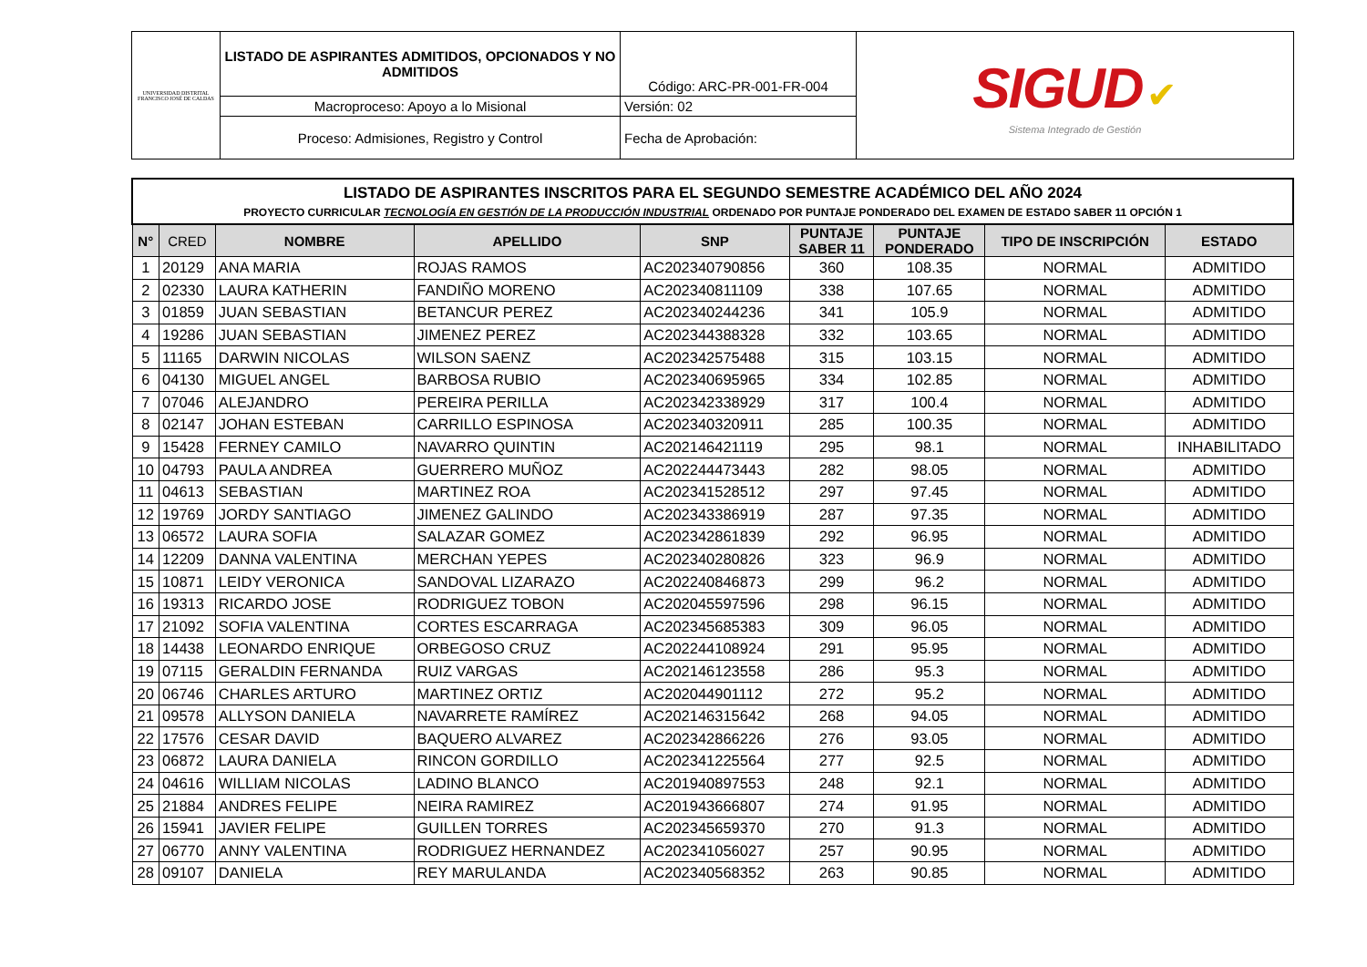| UNIVERSIDAD DISTRITAL FRANCISCO JOSÉ DE CALDAS | LISTADO DE ASPIRANTES ADMITIDOS, OPCIONADOS Y NO ADMITIDOS | Código: ARC-PR-001-FR-004 | SIGUD ✔ Sistema Integrado de Gestión |
| | Macroproceso: Apoyo a lo Misional | Versión: 02 | |
| | Proceso: Admisiones, Registro y Control | Fecha de Aprobación: | |
| LISTADO DE ASPIRANTES INSCRITOS PARA EL SEGUNDO SEMESTRE ACADÉMICO DEL AÑO 2024 PROYECTO CURRICULAR TECNOLOGÍA EN GESTIÓN DE LA PRODUCCIÓN INDUSTRIAL ORDENADO POR PUNTAJE PONDERADO DEL EXAMEN DE ESTADO SABER 11 OPCIÓN 1 | | | | | | | | |
| N° | CRED | NOMBRE | APELLIDO | SNP | PUNTAJE SABER 11 | PUNTAJE PONDERADO | TIPO DE INSCRIPCIÓN | ESTADO |
| 1 | 20129 | ANA MARIA | ROJAS RAMOS | AC202340790856 | 360 | 108.35 | NORMAL | ADMITIDO |
| 2 | 02330 | LAURA KATHERIN | FANDIÑO MORENO | AC202340811109 | 338 | 107.65 | NORMAL | ADMITIDO |
| 3 | 01859 | JUAN SEBASTIAN | BETANCUR PEREZ | AC202340244236 | 341 | 105.9 | NORMAL | ADMITIDO |
| 4 | 19286 | JUAN SEBASTIAN | JIMENEZ PEREZ | AC202344388328 | 332 | 103.65 | NORMAL | ADMITIDO |
| 5 | 11165 | DARWIN NICOLAS | WILSON SAENZ | AC202342575488 | 315 | 103.15 | NORMAL | ADMITIDO |
| 6 | 04130 | MIGUEL ANGEL | BARBOSA RUBIO | AC202340695965 | 334 | 102.85 | NORMAL | ADMITIDO |
| 7 | 07046 | ALEJANDRO | PEREIRA PERILLA | AC202342338929 | 317 | 100.4 | NORMAL | ADMITIDO |
| 8 | 02147 | JOHAN ESTEBAN | CARRILLO ESPINOSA | AC202340320911 | 285 | 100.35 | NORMAL | ADMITIDO |
| 9 | 15428 | FERNEY CAMILO | NAVARRO QUINTIN | AC202146421119 | 295 | 98.1 | NORMAL | INHABILITADO |
| 10 | 04793 | PAULA ANDREA | GUERRERO MUÑOZ | AC202244473443 | 282 | 98.05 | NORMAL | ADMITIDO |
| 11 | 04613 | SEBASTIAN | MARTINEZ ROA | AC202341528512 | 297 | 97.45 | NORMAL | ADMITIDO |
| 12 | 19769 | JORDY SANTIAGO | JIMENEZ GALINDO | AC202343386919 | 287 | 97.35 | NORMAL | ADMITIDO |
| 13 | 06572 | LAURA SOFIA | SALAZAR GOMEZ | AC202342861839 | 292 | 96.95 | NORMAL | ADMITIDO |
| 14 | 12209 | DANNA VALENTINA | MERCHAN YEPES | AC202340280826 | 323 | 96.9 | NORMAL | ADMITIDO |
| 15 | 10871 | LEIDY VERONICA | SANDOVAL LIZARAZO | AC202240846873 | 299 | 96.2 | NORMAL | ADMITIDO |
| 16 | 19313 | RICARDO JOSE | RODRIGUEZ TOBON | AC202045597596 | 298 | 96.15 | NORMAL | ADMITIDO |
| 17 | 21092 | SOFIA VALENTINA | CORTES ESCARRAGA | AC202345685383 | 309 | 96.05 | NORMAL | ADMITIDO |
| 18 | 14438 | LEONARDO ENRIQUE | ORBEGOSO CRUZ | AC202244108924 | 291 | 95.95 | NORMAL | ADMITIDO |
| 19 | 07115 | GERALDIN FERNANDA | RUIZ VARGAS | AC202146123558 | 286 | 95.3 | NORMAL | ADMITIDO |
| 20 | 06746 | CHARLES ARTURO | MARTINEZ ORTIZ | AC202044901112 | 272 | 95.2 | NORMAL | ADMITIDO |
| 21 | 09578 | ALLYSON DANIELA | NAVARRETE RAMÍREZ | AC202146315642 | 268 | 94.05 | NORMAL | ADMITIDO |
| 22 | 17576 | CESAR DAVID | BAQUERO ALVAREZ | AC202342866226 | 276 | 93.05 | NORMAL | ADMITIDO |
| 23 | 06872 | LAURA DANIELA | RINCON GORDILLO | AC202341225564 | 277 | 92.5 | NORMAL | ADMITIDO |
| 24 | 04616 | WILLIAM NICOLAS | LADINO BLANCO | AC201940897553 | 248 | 92.1 | NORMAL | ADMITIDO |
| 25 | 21884 | ANDRES FELIPE | NEIRA RAMIREZ | AC201943666807 | 274 | 91.95 | NORMAL | ADMITIDO |
| 26 | 15941 | JAVIER FELIPE | GUILLEN TORRES | AC202345659370 | 270 | 91.3 | NORMAL | ADMITIDO |
| 27 | 06770 | ANNY VALENTINA | RODRIGUEZ HERNANDEZ | AC202341056027 | 257 | 90.95 | NORMAL | ADMITIDO |
| 28 | 09107 | DANIELA | REY MARULANDA | AC202340568352 | 263 | 90.85 | NORMAL | ADMITIDO |